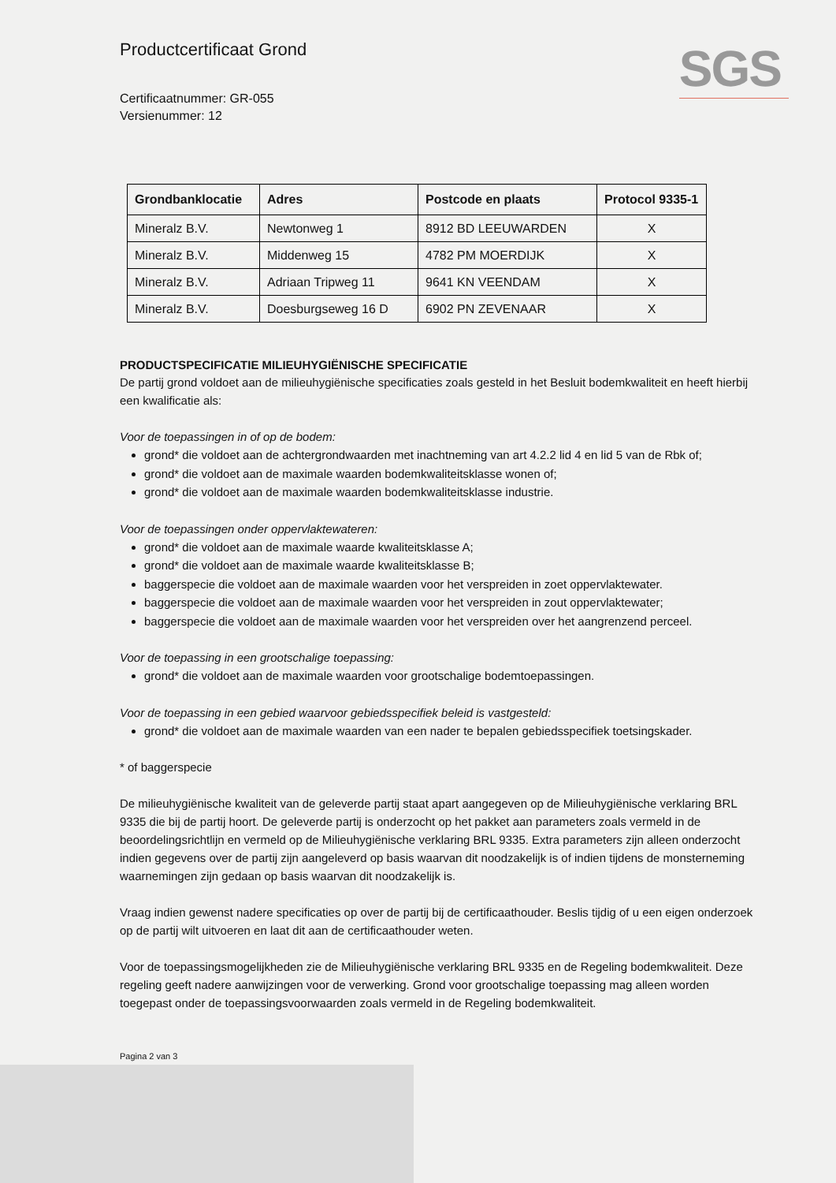SGS
Productcertificaat Grond
Certificaatnummer: GR-055
Versienummer: 12
| Grondbanklocatie | Adres | Postcode en plaats | Protocol 9335-1 |
| --- | --- | --- | --- |
| Mineralz B.V. | Newtonweg 1 | 8912 BD LEEUWARDEN | X |
| Mineralz B.V. | Middenweg 15 | 4782 PM MOERDIJK | X |
| Mineralz B.V. | Adriaan Tripweg 11 | 9641 KN VEENDAM | X |
| Mineralz B.V. | Doesburgseweg 16 D | 6902 PN ZEVENAAR | X |
PRODUCTSPECIFICATIE MILIEUHYGIËNISCHE SPECIFICATIE
De partij grond voldoet aan de milieuhygiënische specificaties zoals gesteld in het Besluit bodemkwaliteit en heeft hierbij een kwalificatie als:
Voor de toepassingen in of op de bodem:
grond* die voldoet aan de achtergrondwaarden met inachtneming van art 4.2.2 lid 4 en lid 5 van de Rbk of;
grond* die voldoet aan de maximale waarden bodemkwaliteitsklasse wonen of;
grond* die voldoet aan de maximale waarden bodemkwaliteitsklasse industrie.
Voor de toepassingen onder oppervlaktewateren:
grond* die voldoet aan de maximale waarde kwaliteitsklasse A;
grond* die voldoet aan de maximale waarde kwaliteitsklasse B;
baggerspecie die voldoet aan de maximale waarden voor het verspreiden in zoet oppervlaktewater.
baggerspecie die voldoet aan de maximale waarden voor het verspreiden in zout oppervlaktewater;
baggerspecie die voldoet aan de maximale waarden voor het verspreiden over het aangrenzend perceel.
Voor de toepassing in een grootschalige toepassing:
grond* die voldoet aan de maximale waarden voor grootschalige bodemtoepassingen.
Voor de toepassing in een gebied waarvoor gebiedsspecifiek beleid is vastgesteld:
grond* die voldoet aan de maximale waarden van een nader te bepalen gebiedsspecifiek toetsingskader.
* of baggerspecie
De milieuhygiënische kwaliteit van de geleverde partij staat apart aangegeven op de Milieuhygiënische verklaring BRL 9335 die bij de partij hoort. De geleverde partij is onderzocht op het pakket aan parameters zoals vermeld in de beoordelingsrichtlijn en vermeld op de Milieuhygiënische verklaring BRL 9335. Extra parameters zijn alleen onderzocht indien gegevens over de partij zijn aangeleverd op basis waarvan dit noodzakelijk is of indien tijdens de monsterneming waarnemingen zijn gedaan op basis waarvan dit noodzakelijk is.
Vraag indien gewenst nadere specificaties op over de partij bij de certificaathouder. Beslis tijdig of u een eigen onderzoek op de partij wilt uitvoeren en laat dit aan de certificaathouder weten.
Voor de toepassingsmogelijkheden zie de Milieuhygiënische verklaring BRL 9335 en de Regeling bodemkwaliteit. Deze regeling geeft nadere aanwijzingen voor de verwerking. Grond voor grootschalige toepassing mag alleen worden toegepast onder de toepassingsvoorwaarden zoals vermeld in de Regeling bodemkwaliteit.
Pagina 2 van 3